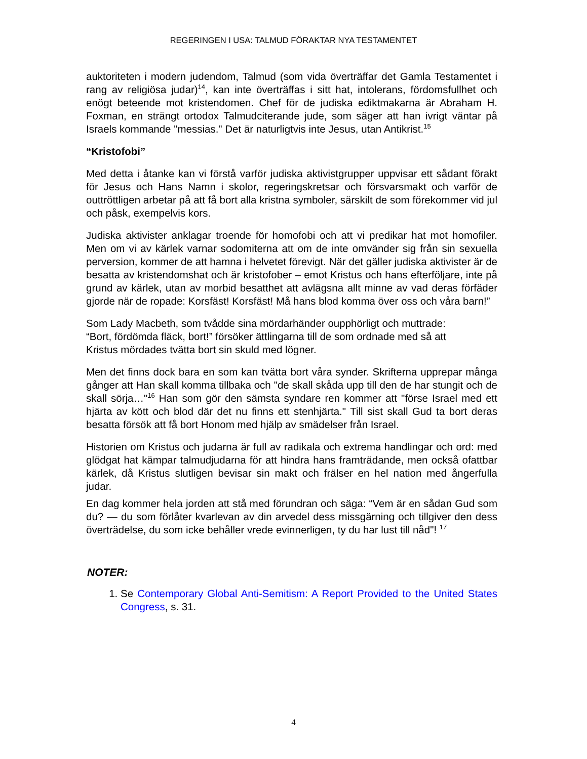REGERINGEN I USA: TALMUD FÖRAKTAR NYA TESTAMENTET
auktoriteten i modern judendom, Talmud (som vida överträffar det Gamla Testamentet i rang av religiösa judar)<sup>14</sup>, kan inte överträffas i sitt hat, intolerans, fördomsfullhet och enögt beteende mot kristendomen. Chef för de judiska ediktmakarna är Abraham H. Foxman, en strängt ortodox Talmudciterande jude, som säger att han ivrigt väntar på Israels kommande "messias." Det är naturligtvis inte Jesus, utan Antikrist.<sup>15</sup>
“Kristofobi”
Med detta i åtanke kan vi förstå varför judiska aktivistgrupper uppvisar ett sådant förakt för Jesus och Hans Namn i skolor, regeringskretsar och försvarsmakt och varför de outtröttligen arbetar på att få bort alla kristna symboler, särskilt de som förekommer vid jul och påsk, exempelvis kors.
Judiska aktivister anklagar troende för homofobi och att vi predikar hat mot homofiler. Men om vi av kärlek varnar sodomiterna att om de inte omvänder sig från sin sexuella perversion, kommer de att hamna i helvetet förevigt. När det gäller judiska aktivister är de besatta av kristendomshat och är kristofober – emot Kristus och hans efterföljare, inte på grund av kärlek, utan av morbid besatthet att avlägsna allt minne av vad deras förfäder gjorde när de ropade: Korsfäst! Korsfäst! Må hans blod komma över oss och våra barn!”
Som Lady Macbeth, som tvådde sina mördarhänder oupphörligt och muttrade:
“Bort, fördömda fläck, bort!” försöker ättlingarna till de som ordnade med så att
Kristus mördades tvätta bort sin skuld med lögner.
Men det finns dock bara en som kan tvätta bort våra synder. Skrifterna upprepar många gånger att Han skall komma tillbaka och "de skall skåda upp till den de har stungit och de skall sörja…"<sup>16</sup> Han som gör den sämsta syndare ren kommer att "förse Israel med ett hjärta av kött och blod där det nu finns ett stenhjärta." Till sist skall Gud ta bort deras besatta försök att få bort Honom med hjälp av smädelser från Israel.
Historien om Kristus och judarna är full av radikala och extrema handlingar och ord: med glödgat hat kämpar talmudjudarna för att hindra hans framträdande, men också ofattbar kärlek, då Kristus slutligen bevisar sin makt och frälser en hel nation med ångerfulla judar.
En dag kommer hela jorden att stå med förundran och säga: “Vem är en sådan Gud som du? — du som förlåter kvarlevan av din arvedel dess missgärning och tillgiver den dess överträdelse, du som icke behåller vrede evinnerligen, ty du har lust till nåd"! <sup>17</sup>
NOTER:
1. Se Contemporary Global Anti-Semitism: A Report Provided to the United States Congress, s. 31.
4